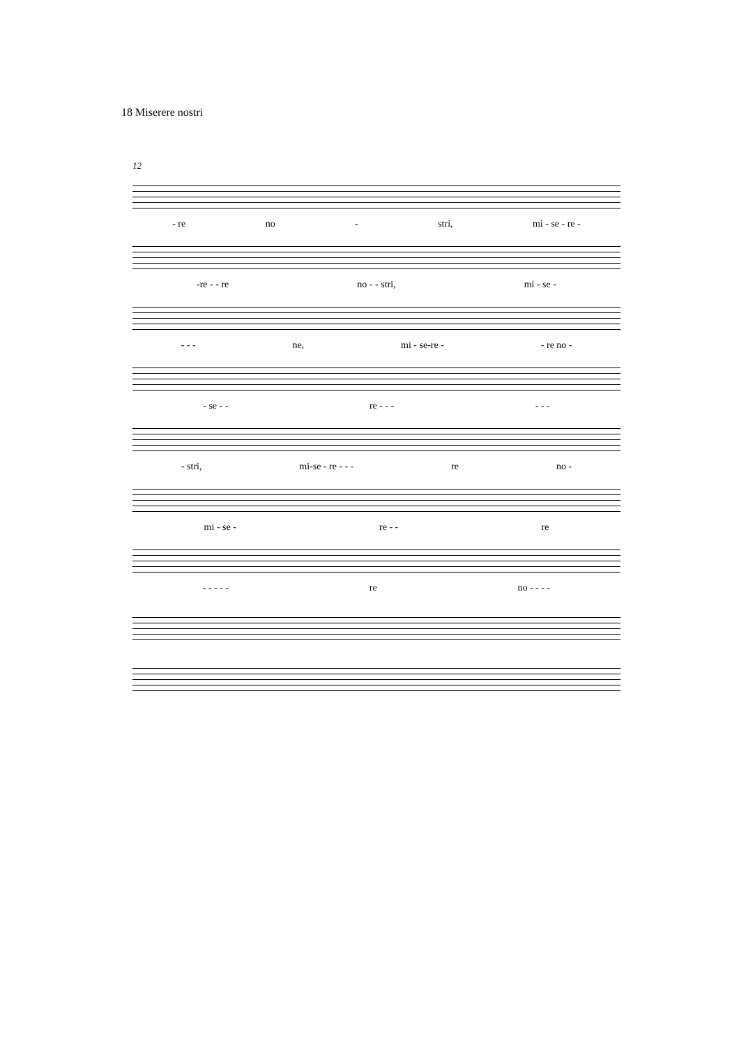18 Miserere nostri
12
- re no - stri, mi - se - re -
-re - - re no - - stri, mi - se -
- - - ne, mi - se-re - - re no -
- se - - re - - - - - -
- stri, mi-se - re - - - re no -
mi - se - re - - re
- - - - - re no - - - -